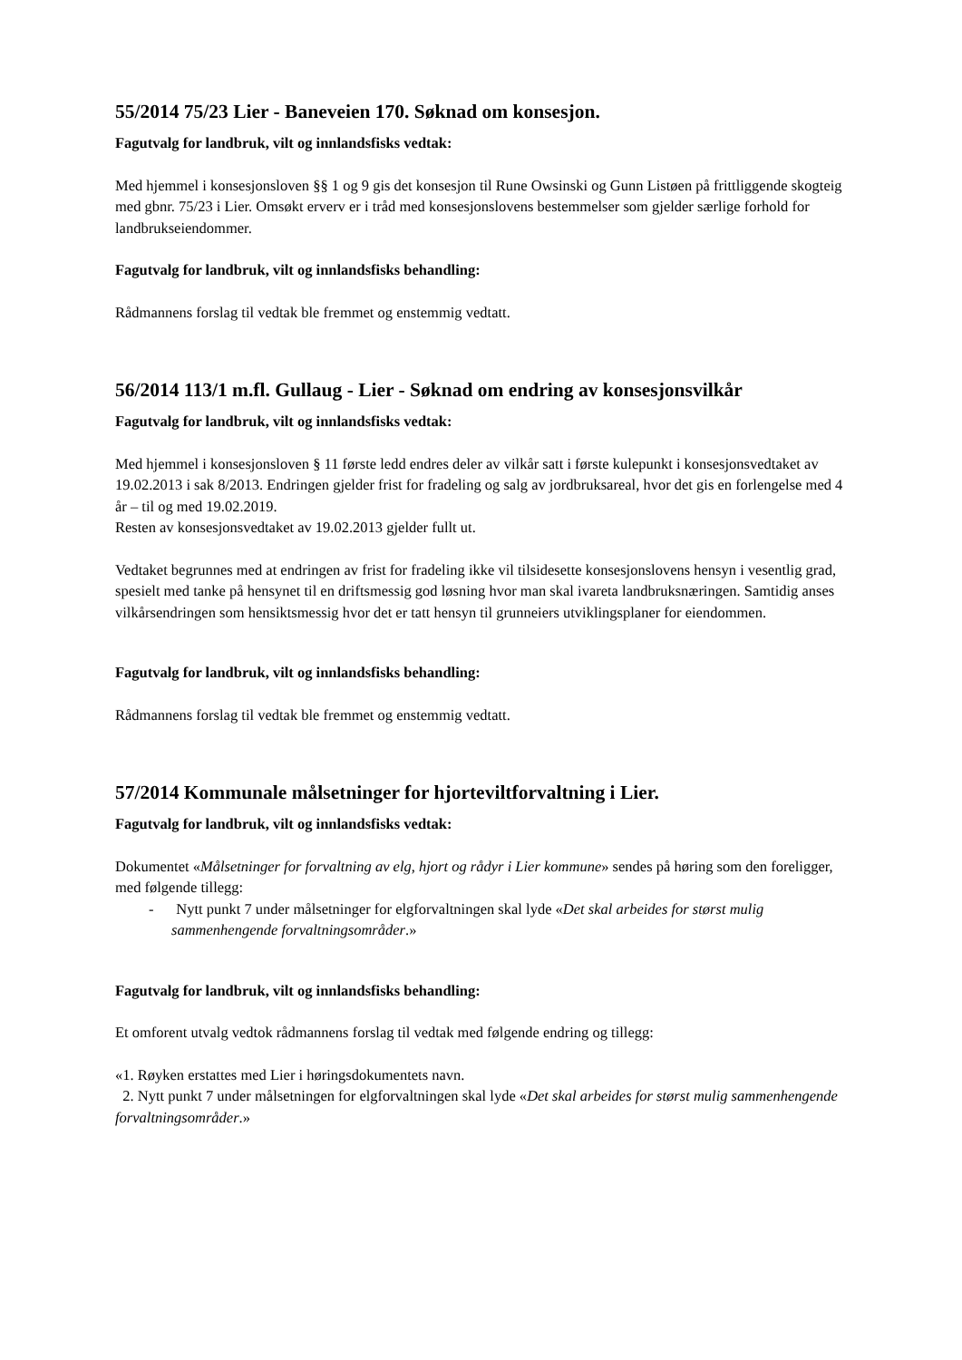55/2014 75/23 Lier - Baneveien 170. Søknad om konsesjon.
Fagutvalg for landbruk, vilt og innlandsfisks vedtak:
Med hjemmel i konsesjonsloven §§ 1 og 9 gis det konsesjon til Rune Owsinski og Gunn Listøen på frittliggende skogteig med gbnr. 75/23 i Lier. Omsøkt erverv er i tråd med konsesjonslovens bestemmelser som gjelder særlige forhold for landbrukseiendommer.
Fagutvalg for landbruk, vilt og innlandsfisks behandling:
Rådmannens forslag til vedtak ble fremmet og enstemmig vedtatt.
56/2014 113/1 m.fl. Gullaug - Lier - Søknad om endring av konsesjonsvilkår
Fagutvalg for landbruk, vilt og innlandsfisks vedtak:
Med hjemmel i konsesjonsloven § 11 første ledd endres deler av vilkår satt i første kulepunkt i konsesjonsvedtaket av 19.02.2013 i sak 8/2013. Endringen gjelder frist for fradeling og salg av jordbruksareal, hvor det gis en forlengelse med 4 år – til og med 19.02.2019.
Resten av konsesjonsvedtaket av 19.02.2013 gjelder fullt ut.
Vedtaket begrunnes med at endringen av frist for fradeling ikke vil tilsidesette konsesjonslovens hensyn i vesentlig grad, spesielt med tanke på hensynet til en driftsmessig god løsning hvor man skal ivareta landbruksnæringen. Samtidig anses vilkårsendringen som hensiktsmessig hvor det er tatt hensyn til grunneiers utviklingsplaner for eiendommen.
Fagutvalg for landbruk, vilt og innlandsfisks behandling:
Rådmannens forslag til vedtak ble fremmet og enstemmig vedtatt.
57/2014 Kommunale målsetninger for hjorteviltforvaltning i Lier.
Fagutvalg for landbruk, vilt og innlandsfisks vedtak:
Dokumentet «Målsetninger for forvaltning av elg, hjort og rådyr i Lier kommune» sendes på høring som den foreligger, med følgende tillegg:
- Nytt punkt 7 under målsetninger for elgforvaltningen skal lyde «Det skal arbeides for størst mulig sammenhengende forvaltningsområder.»
Fagutvalg for landbruk, vilt og innlandsfisks behandling:
Et omforent utvalg vedtok rådmannens forslag til vedtak med følgende endring og tillegg:
«1. Røyken erstattes med Lier i høringsdokumentets navn.
2. Nytt punkt 7 under målsetningen for elgforvaltningen skal lyde «Det skal arbeides for størst mulig sammenhengende forvaltningsområder.»